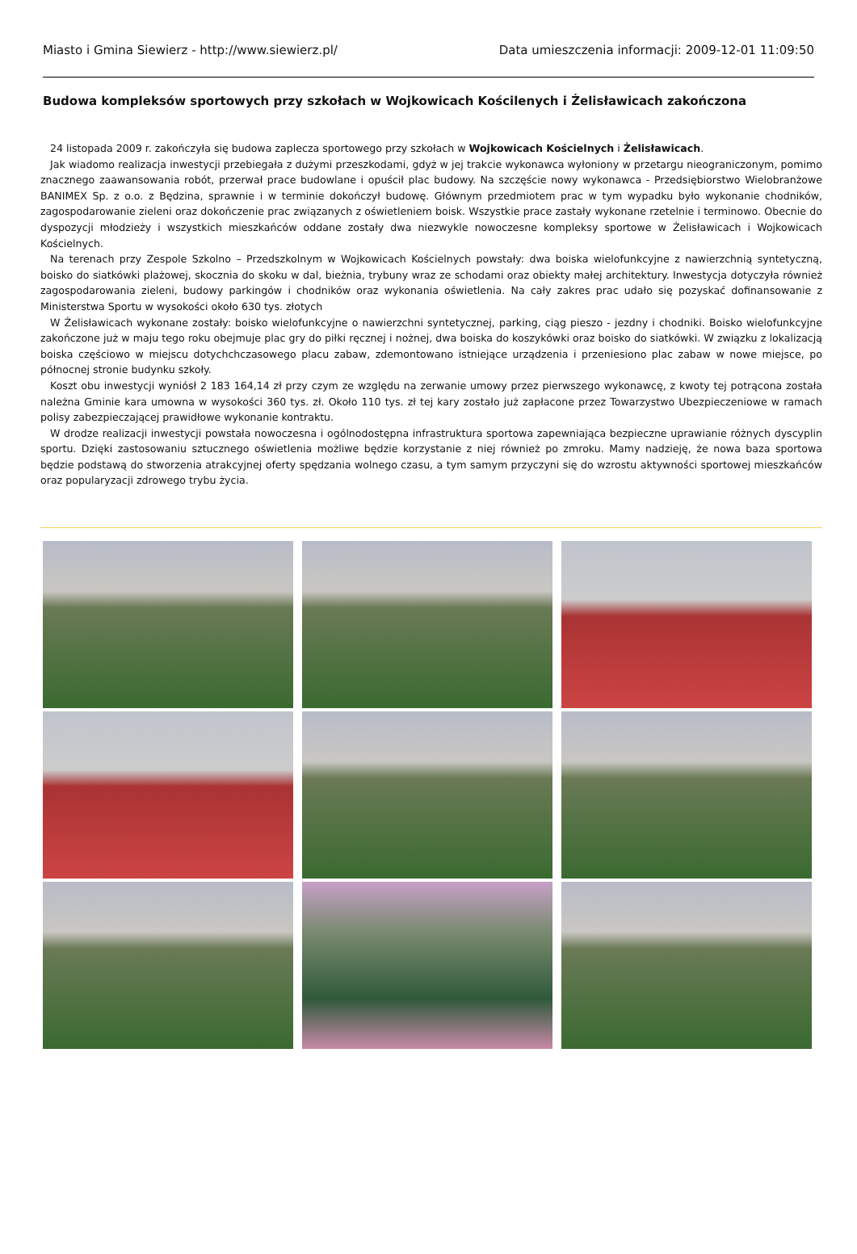Miasto i Gmina Siewierz - http://www.siewierz.pl/ Data umieszczenia informacji: 2009-12-01 11:09:50
Budowa kompleksów sportowych przy szkołach w Wojkowicach Kościlenych i Żelisławicach zakończona
24 listopada 2009 r. zakończyła się budowa zaplecza sportowego przy szkołach w Wojkowicach Kościelnych i Żelisławicach.
Jak wiadomo realizacja inwestycji przebiegała z dużymi przeszkodami, gdyż w jej trakcie wykonawca wyłoniony w przetargu nieograniczonym, pomimo znacznego zaawansowania robót, przerwał prace budowlane i opuścił plac budowy. Na szczęście nowy wykonawca - Przedsiębiorstwo Wielobranżowe BANIMEX Sp. z o.o. z Będzina, sprawnie i w terminie dokończył budowę. Głównym przedmiotem prac w tym wypadku było wykonanie chodników, zagospodarowanie zieleni oraz dokończenie prac związanych z oświetleniem boisk. Wszystkie prace zastały wykonane rzetelnie i terminowo. Obecnie do dyspozycji młodzieży i wszystkich mieszkańców oddane zostały dwa niezwykle nowoczesne kompleksy sportowe w Żelisławicach i Wojkowicach Kościelnych.
Na terenach przy Zespole Szkolno – Przedszkolnym w Wojkowicach Kościelnych powstały: dwa boiska wielofunkcyjne z nawierzchnią syntetyczną, boisko do siatkówki plażowej, skocznia do skoku w dal, bieżnia, trybuny wraz ze schodami oraz obiekty małej architektury. Inwestycja dotyczyła również zagospodarowania zieleni, budowy parkingów i chodników oraz wykonania oświetlenia. Na cały zakres prac udało się pozyskać dofinansowanie z Ministerstwa Sportu w wysokości około 630 tys. złotych
W Żelisławicach wykonane zostały: boisko wielofunkcyjne o nawierzchni syntetycznej, parking, ciąg pieszo - jezdny i chodniki. Boisko wielofunkcyjne zakończone już w maju tego roku obejmuje plac gry do piłki ręcznej i nożnej, dwa boiska do koszykówki oraz boisko do siatkówki. W związku z lokalizacją boiska częściowo w miejscu dotychchczasowego placu zabaw, zdemontowano istniejące urządzenia i przeniesiono plac zabaw w nowe miejsce, po północnej stronie budynku szkoły.
Koszt obu inwestycji wyniósł 2 183 164,14 zł przy czym ze względu na zerwanie umowy przez pierwszego wykonawcę, z kwoty tej potrącona została należna Gminie kara umowna w wysokości 360 tys. zł. Około 110 tys. zł tej kary zostało już zapłacone przez Towarzystwo Ubezpieczeniowe w ramach polisy zabezpieczającej prawidłowe wykonanie kontraktu.
W drodze realizacji inwestycji powstała nowoczesna i ogólnodostępna infrastruktura sportowa zapewniająca bezpieczne uprawianie różnych dyscyplin sportu. Dzięki zastosowaniu sztucznego oświetlenia możliwe będzie korzystanie z niej również po zmroku. Mamy nadzieję, że nowa baza sportowa będzie podstawą do stworzenia atrakcyjnej oferty spędzania wolnego czasu, a tym samym przyczyni się do wzrostu aktywności sportowej mieszkańców oraz popularyzacji zdrowego trybu życia.